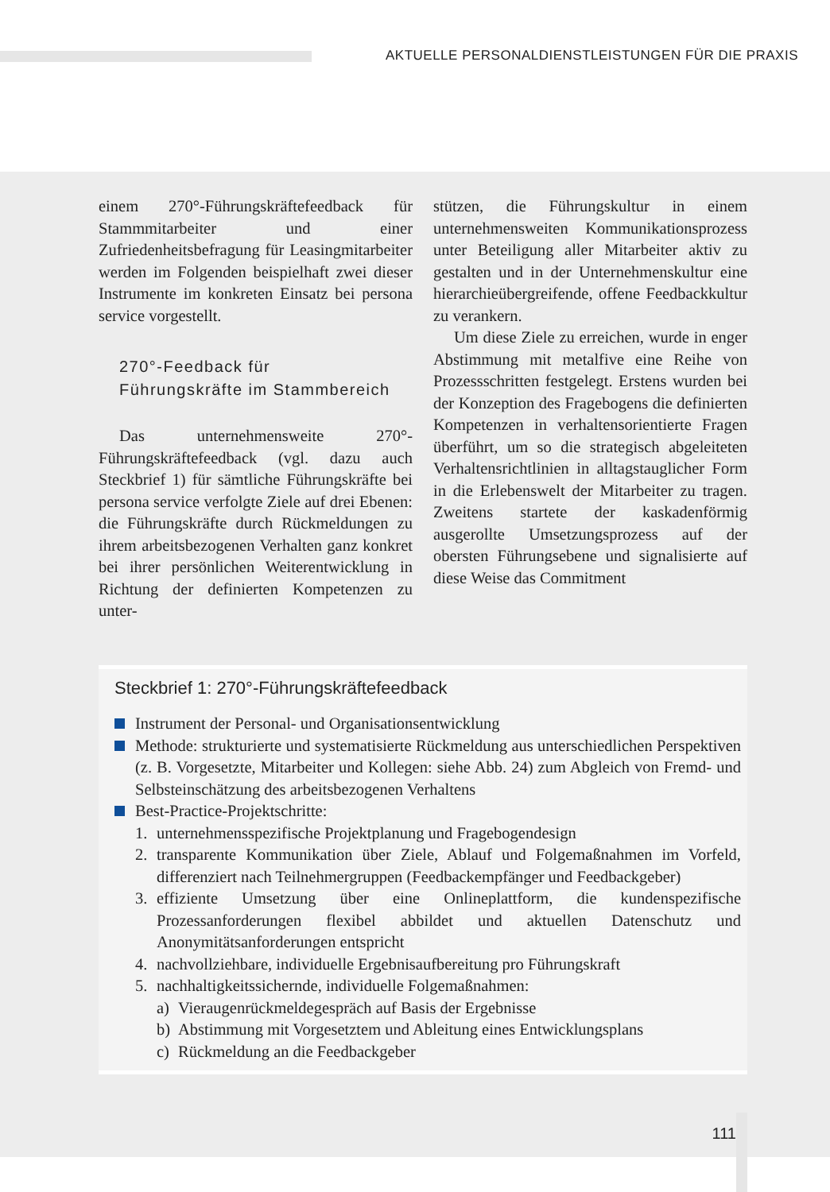AKTUELLE PERSONALDIENSTLEISTUNGEN FÜR DIE PRAXIS
einem 270°-Führungskräftefeedback für Stammmitarbeiter und einer Zufriedenheitsbefragung für Leasingmitarbeiter werden im Folgenden beispielhaft zwei dieser Instrumente im konkreten Einsatz bei persona service vorgestellt.
270°-Feedback für
Führungskräfte im Stammbereich
Das unternehmensweite 270°-Führungskräftefeedback (vgl. dazu auch Steckbrief 1) für sämtliche Führungskräfte bei persona service verfolgte Ziele auf drei Ebenen: die Führungskräfte durch Rückmeldungen zu ihrem arbeitsbezogenen Verhalten ganz konkret bei ihrer persönlichen Weiterentwicklung in Richtung der definierten Kompetenzen zu unter-
stützen, die Führungskultur in einem unternehmensweiten Kommunikationsprozess unter Beteiligung aller Mitarbeiter aktiv zu gestalten und in der Unternehmenskultur eine hierarchieübergreifende, offene Feedbackkultur zu verankern.
Um diese Ziele zu erreichen, wurde in enger Abstimmung mit metalfive eine Reihe von Prozessschritten festgelegt. Erstens wurden bei der Konzeption des Fragebogens die definierten Kompetenzen in verhaltensorientierte Fragen überführt, um so die strategisch abgeleiteten Verhaltensrichtlinien in alltagstauglicher Form in die Erlebenswelt der Mitarbeiter zu tragen. Zweitens startete der kaskadenförmig ausgerollte Umsetzungsprozess auf der obersten Führungsebene und signalisierte auf diese Weise das Commitment
Steckbrief 1: 270°-Führungskräftefeedback
Instrument der Personal- und Organisationsentwicklung
Methode: strukturierte und systematisierte Rückmeldung aus unterschiedlichen Perspektiven (z. B. Vorgesetzte, Mitarbeiter und Kollegen: siehe Abb. 24) zum Abgleich von Fremd- und Selbsteinschätzung des arbeitsbezogenen Verhaltens
Best-Practice-Projektschritte:
1. unternehmensspezifische Projektplanung und Fragebogendesign
2. transparente Kommunikation über Ziele, Ablauf und Folgemaßnahmen im Vorfeld, differenziert nach Teilnehmergruppen (Feedbackempfänger und Feedbackgeber)
3. effiziente Umsetzung über eine Onlineplattform, die kundenspezifische Prozessanforderungen flexibel abbildet und aktuellen Datenschutz und Anonymitätsanforderungen entspricht
4. nachvollziehbare, individuelle Ergebnisaufbereitung pro Führungskraft
5. nachhaltigkeitssichernde, individuelle Folgemaßnahmen:
a) Vieraugenrückmeldegespräch auf Basis der Ergebnisse
b) Abstimmung mit Vorgesetztem und Ableitung eines Entwicklungsplans
c) Rückmeldung an die Feedbackgeber
111